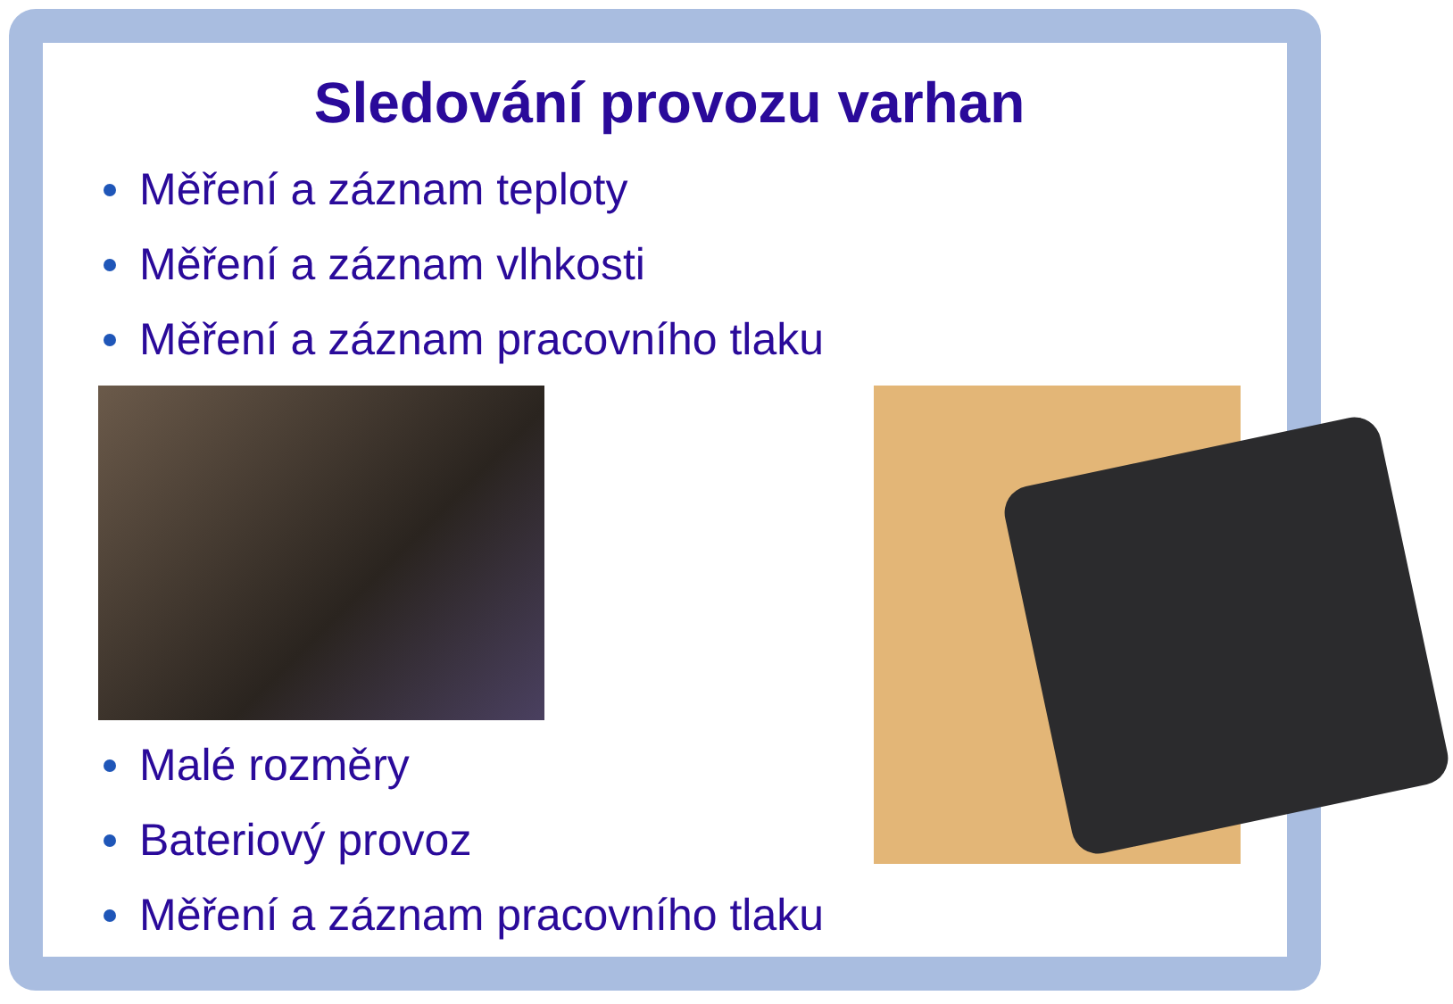Sledování provozu varhan
Měření a záznam teploty
Měření a záznam vlhkosti
Měření a záznam pracovního tlaku
Malé rozměry
Bateriový provoz
Měření a záznam pracovního tlaku